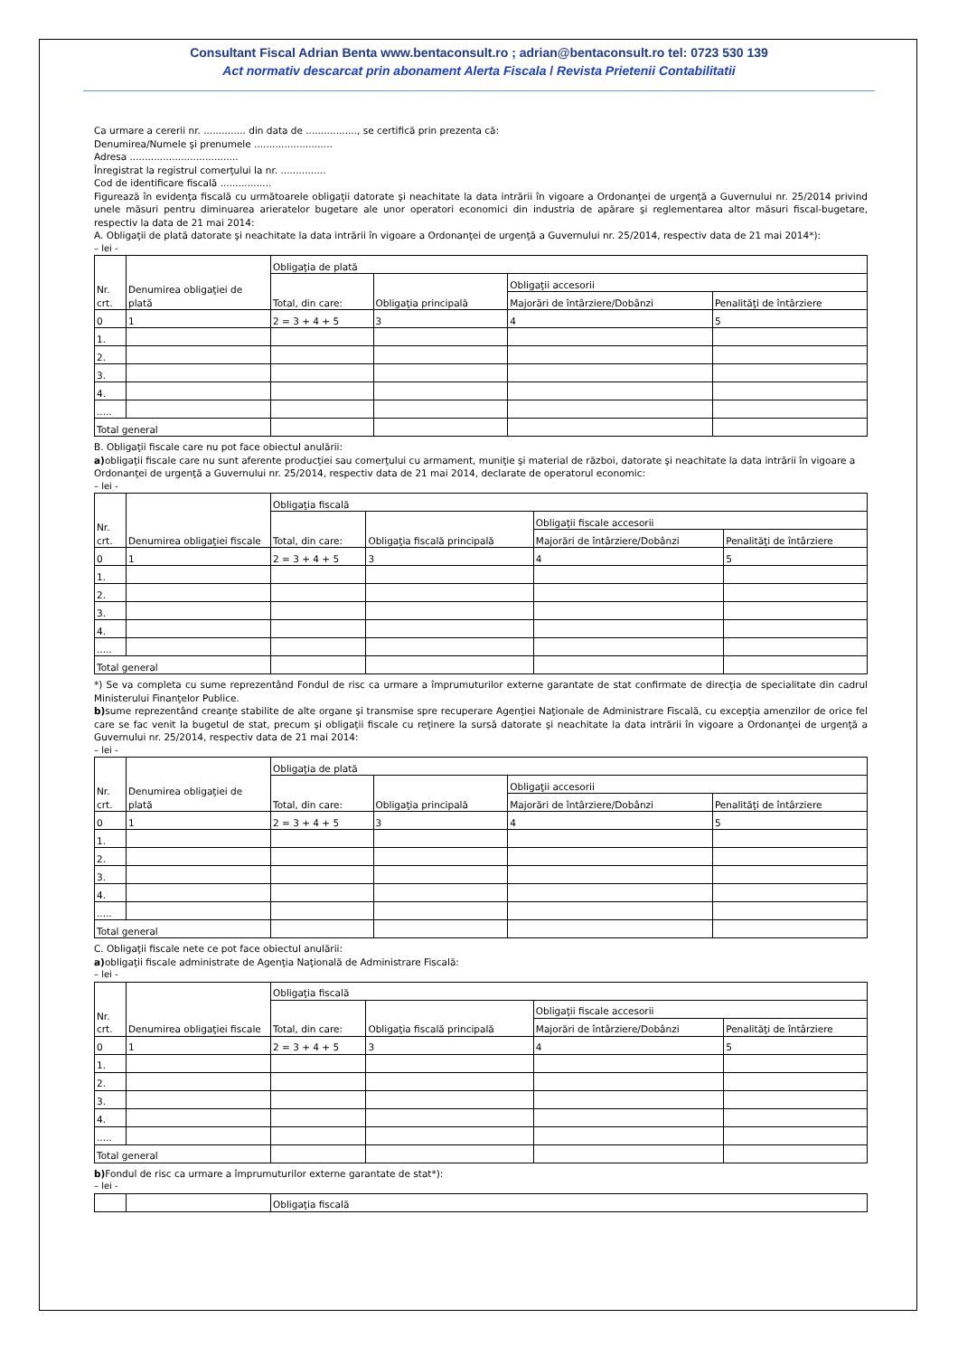Consultant Fiscal Adrian Benta www.bentaconsult.ro ; adrian@bentaconsult.ro tel: 0723 530 139
Act normativ descarcat prin abonament Alerta Fiscala / Revista Prietenii Contabilitatii
Ca urmare a cererii nr. .............. din data de ................., se certifică prin prezenta că:
Denumirea/Numele şi prenumele ..........................
Adresa ....................................
Înregistrat la registrul comerţului la nr. ...............
Cod de identificare fiscală .................
Figurează în evidenţa fiscală cu următoarele obligaţii datorate şi neachitate la data intrării în vigoare a Ordonanţei de urgenţă a Guvernului nr. 25/2014 privind unele măsuri pentru diminuarea arieratelor bugetare ale unor operatori economici din industria de apărare şi reglementarea altor măsuri fiscal-bugetare, respectiv la data de 21 mai 2014:
A. Obligaţii de plată datorate şi neachitate la data intrării în vigoare a Ordonanţei de urgenţă a Guvernului nr. 25/2014, respectiv data de 21 mai 2014*):
– lei -
| Nr. crt. | Denumirea obligaţiei de plată | Obligaţia de plată | | | |
| | | Total, din care: | Obligaţia principală | Obligaţii accesorii | |
| | | | | Majorări de întârziere/Dobânzi | Penalităţi de întârziere |
| 0 | 1 | 2 = 3 + 4 + 5 | 3 | 4 | 5 |
| 1. | | | | | |
| 2. | | | | | |
| 3. | | | | | |
| 4. | | | | | |
| ..... | | | | | |
| Total general | | | | | |
B. Obligaţii fiscale care nu pot face obiectul anulării:
a) obligaţii fiscale care nu sunt aferente producţiei sau comerţului cu armament, muniţie şi material de război, datorate şi neachitate la data intrării în vigoare a Ordonanţei de urgenţă a Guvernului nr. 25/2014, respectiv data de 21 mai 2014, declarate de operatorul economic:
– lei -
| Nr. crt. | Denumirea obligaţiei fiscale | Obligaţia fiscală | | | |
| | | Total, din care: | Obligaţia fiscală principală | Obligaţii fiscale accesorii | |
| | | | | Majorări de întârziere/Dobânzi | Penalităţi de întârziere |
| 0 | 1 | 2 = 3 + 4 + 5 | 3 | 4 | 5 |
| 1. | | | | | |
| 2. | | | | | |
| 3. | | | | | |
| 4. | | | | | |
| ..... | | | | | |
| Total general | | | | | |
*) Se va completa cu sume reprezentând Fondul de risc ca urmare a împrumuturilor externe garantate de stat confirmate de direcţia de specialitate din cadrul Ministerului Finanţelor Publice.
b) sume reprezentând creanţe stabilite de alte organe şi transmise spre recuperare Agenţiei Naţionale de Administrare Fiscală, cu excepţia amenzilor de orice fel care se fac venit la bugetul de stat, precum şi obligaţii fiscale cu reţinere la sursă datorate şi neachitate la data intrării în vigoare a Ordonanţei de urgenţă a Guvernului nr. 25/2014, respectiv data de 21 mai 2014:
– lei -
| Nr. crt. | Denumirea obligaţiei de plată | Obligaţia de plată | | | |
| | | Total, din care: | Obligaţia principală | Obligaţii accesorii | |
| | | | | Majorări de întârziere/Dobânzi | Penalităţi de întârziere |
| 0 | 1 | 2 = 3 + 4 + 5 | 3 | 4 | 5 |
| 1. | | | | | |
| 2. | | | | | |
| 3. | | | | | |
| 4. | | | | | |
| ..... | | | | | |
| Total general | | | | | |
C. Obligaţii fiscale nete ce pot face obiectul anulării:
a) obligaţii fiscale administrate de Agenţia Naţională de Administrare Fiscală:
– lei -
| Nr. crt. | Denumirea obligaţiei fiscale | Obligaţia fiscală | | | |
| | | Total, din care: | Obligaţia fiscală principală | Obligaţii fiscale accesorii | |
| | | | | Majorări de întârziere/Dobânzi | Penalităţi de întârziere |
| 0 | 1 | 2 = 3 + 4 + 5 | 3 | 4 | 5 |
| 1. | | | | | |
| 2. | | | | | |
| 3. | | | | | |
| 4. | | | | | |
| ..... | | | | | |
| Total general | | | | | |
b) Fondul de risc ca urmare a împrumuturilor externe garantate de stat*):
– lei -
| | | Obligaţia fiscală |